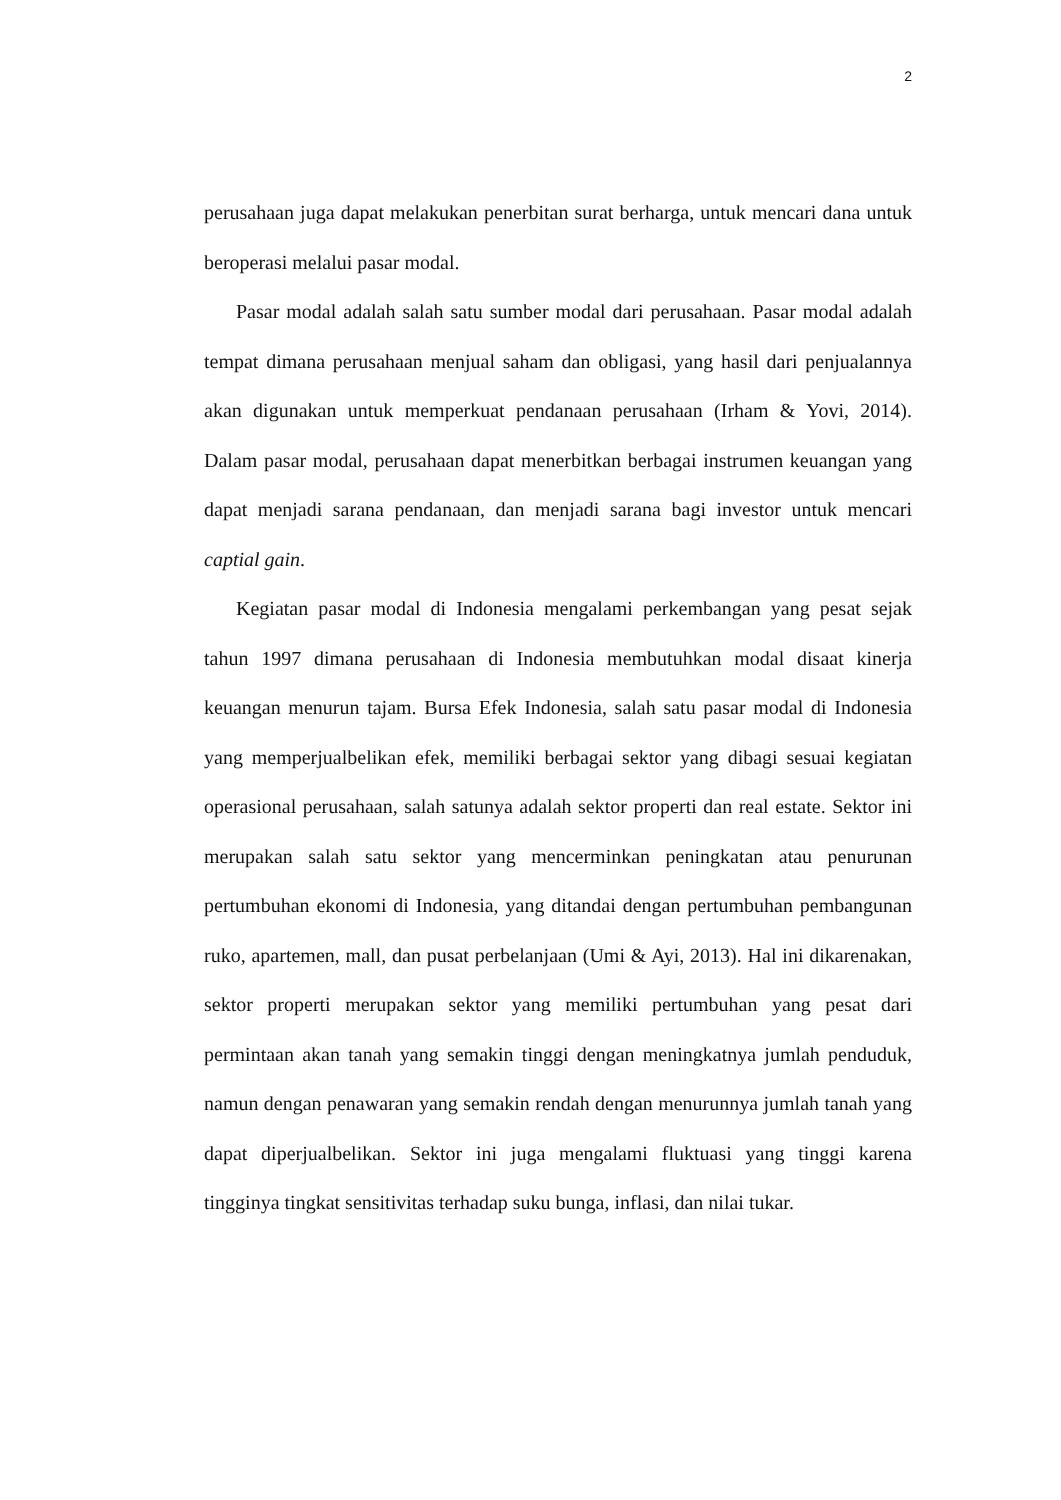2
perusahaan juga dapat melakukan penerbitan surat berharga, untuk mencari dana untuk beroperasi melalui pasar modal.
Pasar modal adalah salah satu sumber modal dari perusahaan. Pasar modal adalah tempat dimana perusahaan menjual saham dan obligasi, yang hasil dari penjualannya akan digunakan untuk memperkuat pendanaan perusahaan (Irham & Yovi, 2014). Dalam pasar modal, perusahaan dapat menerbitkan berbagai instrumen keuangan yang dapat menjadi sarana pendanaan, dan menjadi sarana bagi investor untuk mencari captial gain.
Kegiatan pasar modal di Indonesia mengalami perkembangan yang pesat sejak tahun 1997 dimana perusahaan di Indonesia membutuhkan modal disaat kinerja keuangan menurun tajam. Bursa Efek Indonesia, salah satu pasar modal di Indonesia yang memperjualbelikan efek, memiliki berbagai sektor yang dibagi sesuai kegiatan operasional perusahaan, salah satunya adalah sektor properti dan real estate. Sektor ini merupakan salah satu sektor yang mencerminkan peningkatan atau penurunan pertumbuhan ekonomi di Indonesia, yang ditandai dengan pertumbuhan pembangunan ruko, apartemen, mall, dan pusat perbelanjaan (Umi & Ayi, 2013). Hal ini dikarenakan, sektor properti merupakan sektor yang memiliki pertumbuhan yang pesat dari permintaan akan tanah yang semakin tinggi dengan meningkatnya jumlah penduduk, namun dengan penawaran yang semakin rendah dengan menurunnya jumlah tanah yang dapat diperjualbelikan. Sektor ini juga mengalami fluktuasi yang tinggi karena tingginya tingkat sensitivitas terhadap suku bunga, inflasi, dan nilai tukar.